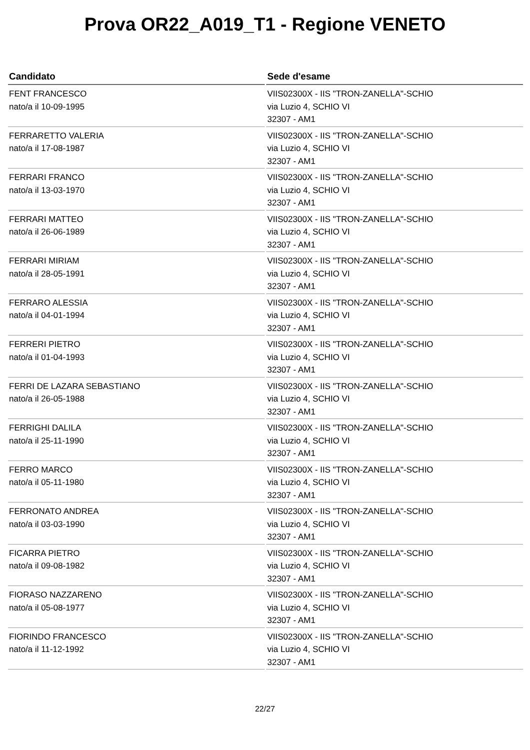Prova OR22_A019_T1 - Regione VENETO
| Candidato | Sede d'esame |
| --- | --- |
| FENT FRANCESCO nato/a il 10-09-1995 | VIIS02300X - IIS "TRON-ZANELLA"-SCHIO via Luzio 4, SCHIO VI 32307 - AM1 |
| FERRARETTO VALERIA nato/a il 17-08-1987 | VIIS02300X - IIS "TRON-ZANELLA"-SCHIO via Luzio 4, SCHIO VI 32307 - AM1 |
| FERRARI FRANCO nato/a il 13-03-1970 | VIIS02300X - IIS "TRON-ZANELLA"-SCHIO via Luzio 4, SCHIO VI 32307 - AM1 |
| FERRARI MATTEO nato/a il 26-06-1989 | VIIS02300X - IIS "TRON-ZANELLA"-SCHIO via Luzio 4, SCHIO VI 32307 - AM1 |
| FERRARI MIRIAM nato/a il 28-05-1991 | VIIS02300X - IIS "TRON-ZANELLA"-SCHIO via Luzio 4, SCHIO VI 32307 - AM1 |
| FERRARO ALESSIA nato/a il 04-01-1994 | VIIS02300X - IIS "TRON-ZANELLA"-SCHIO via Luzio 4, SCHIO VI 32307 - AM1 |
| FERRERI PIETRO nato/a il 01-04-1993 | VIIS02300X - IIS "TRON-ZANELLA"-SCHIO via Luzio 4, SCHIO VI 32307 - AM1 |
| FERRI DE LAZARA SEBASTIANO nato/a il 26-05-1988 | VIIS02300X - IIS "TRON-ZANELLA"-SCHIO via Luzio 4, SCHIO VI 32307 - AM1 |
| FERRIGHI DALILA nato/a il 25-11-1990 | VIIS02300X - IIS "TRON-ZANELLA"-SCHIO via Luzio 4, SCHIO VI 32307 - AM1 |
| FERRO MARCO nato/a il 05-11-1980 | VIIS02300X - IIS "TRON-ZANELLA"-SCHIO via Luzio 4, SCHIO VI 32307 - AM1 |
| FERRONATO ANDREA nato/a il 03-03-1990 | VIIS02300X - IIS "TRON-ZANELLA"-SCHIO via Luzio 4, SCHIO VI 32307 - AM1 |
| FICARRA PIETRO nato/a il 09-08-1982 | VIIS02300X - IIS "TRON-ZANELLA"-SCHIO via Luzio 4, SCHIO VI 32307 - AM1 |
| FIORASO NAZZARENO nato/a il 05-08-1977 | VIIS02300X - IIS "TRON-ZANELLA"-SCHIO via Luzio 4, SCHIO VI 32307 - AM1 |
| FIORINDO FRANCESCO nato/a il 11-12-1992 | VIIS02300X - IIS "TRON-ZANELLA"-SCHIO via Luzio 4, SCHIO VI 32307 - AM1 |
22/27